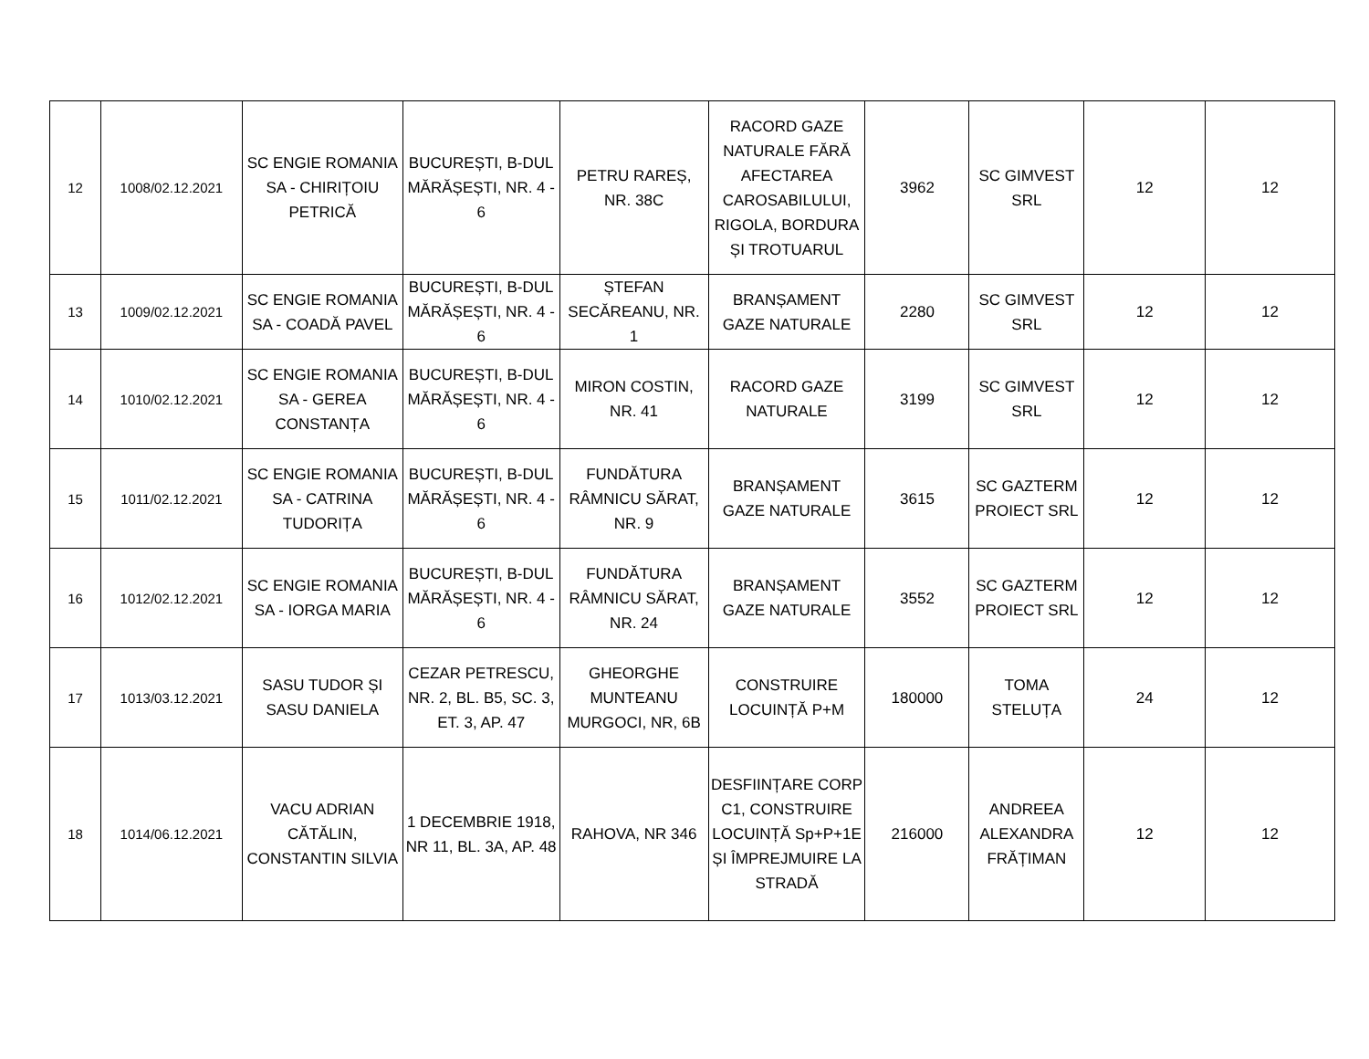| 12 | 1008/02.12.2021 | SC ENGIE ROMANIA SA - CHIRIȚOIU PETRICĂ | BUCUREȘTI, B-DUL MĂRĂȘEȘTI, NR. 4 - 6 | PETRU RAREȘ, NR. 38C | RACORD GAZE NATURALE FĂRĂ AFECTAREA CAROSABILULUI, RIGOLA, BORDURA ȘI TROTUARUL | 3962 | SC GIMVEST SRL | 12 | 12 |
| 13 | 1009/02.12.2021 | SC ENGIE ROMANIA SA - COADĂ PAVEL | BUCUREȘTI, B-DUL MĂRĂȘEȘTI, NR. 4 - 6 | ȘTEFAN SECĂREANU, NR. 1 | BRANȘAMENT GAZE NATURALE | 2280 | SC GIMVEST SRL | 12 | 12 |
| 14 | 1010/02.12.2021 | SC ENGIE ROMANIA SA - GEREA CONSTANȚA | BUCUREȘTI, B-DUL MĂRĂȘEȘTI, NR. 4 - 6 | MIRON COSTIN, NR. 41 | RACORD GAZE NATURALE | 3199 | SC GIMVEST SRL | 12 | 12 |
| 15 | 1011/02.12.2021 | SC ENGIE ROMANIA SA - CATRINA TUDORIȚA | BUCUREȘTI, B-DUL MĂRĂȘEȘTI, NR. 4 - 6 | FUNDĂTURA RÂMNICU SĂRAT, NR. 9 | BRANȘAMENT GAZE NATURALE | 3615 | SC GAZTERM PROIECT SRL | 12 | 12 |
| 16 | 1012/02.12.2021 | SC ENGIE ROMANIA SA - IORGA MARIA | BUCUREȘTI, B-DUL MĂRĂȘEȘTI, NR. 4 - 6 | FUNDĂTURA RÂMNICU SĂRAT, NR. 24 | BRANȘAMENT GAZE NATURALE | 3552 | SC GAZTERM PROIECT SRL | 12 | 12 |
| 17 | 1013/03.12.2021 | SASU TUDOR ȘI SASU DANIELA | CEZAR PETRESCU, NR. 2, BL. B5, SC. 3, ET. 3, AP. 47 | GHEORGHE MUNTEANU MURGOCI, NR, 6B | CONSTRUIRE LOCUINȚĂ P+M | 180000 | TOMA STELUȚA | 24 | 12 |
| 18 | 1014/06.12.2021 | VACU ADRIAN CĂTĂLIN, CONSTANTIN SILVIA | 1 DECEMBRIE 1918, NR 11, BL. 3A, AP. 48 | RAHOVA, NR 346 | DESFIINȚARE CORP C1, CONSTRUIRE LOCUINȚĂ Sp+P+1E ȘI ÎMPREJMUIRE LA STRADĂ | 216000 | ANDREEA ALEXANDRA FRĂȚIMAN | 12 | 12 |